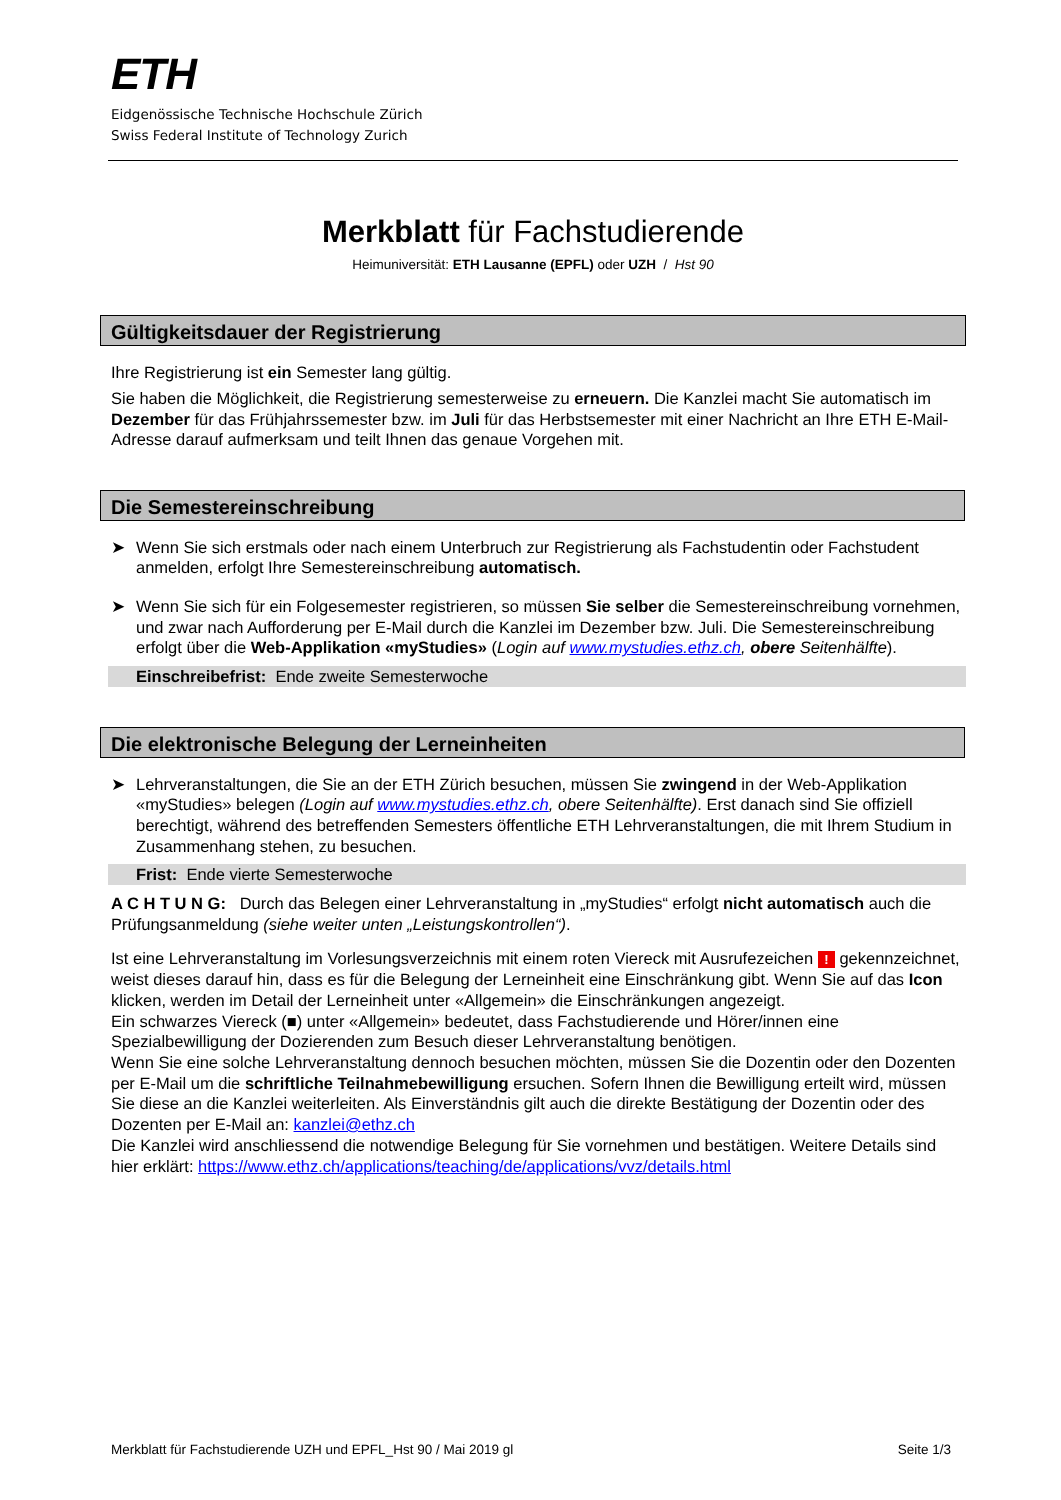ETH
Eidgenössische Technische Hochschule Zürich
Swiss Federal Institute of Technology Zurich
Merkblatt für Fachstudierende
Heimuniversität: ETH Lausanne (EPFL) oder UZH / Hst 90
Gültigkeitsdauer der Registrierung
Ihre Registrierung ist ein Semester lang gültig.
Sie haben die Möglichkeit, die Registrierung semesterweise zu erneuern. Die Kanzlei macht Sie automatisch im Dezember für das Frühjahrssemester bzw. im Juli für das Herbstsemester mit einer Nachricht an Ihre ETH E-Mail-Adresse darauf aufmerksam und teilt Ihnen das genaue Vorgehen mit.
Die Semestereinschreibung
➤ Wenn Sie sich erstmals oder nach einem Unterbruch zur Registrierung als Fachstudentin oder Fachstudent anmelden, erfolgt Ihre Semestereinschreibung automatisch.
➤ Wenn Sie sich für ein Folgesemester registrieren, so müssen Sie selber die Semestereinschreibung vornehmen, und zwar nach Aufforderung per E-Mail durch die Kanzlei im Dezember bzw. Juli. Die Semestereinschreibung erfolgt über die Web-Applikation «myStudies» (Login auf www.mystudies.ethz.ch, obere Seitenhälfte).
Einschreibefrist: Ende zweite Semesterwoche
Die elektronische Belegung der Lerneinheiten
➤ Lehrveranstaltungen, die Sie an der ETH Zürich besuchen, müssen Sie zwingend in der Web-Applikation «myStudies» belegen (Login auf www.mystudies.ethz.ch, obere Seitenhälfte). Erst danach sind Sie offiziell berechtigt, während des betreffenden Semesters öffentliche ETH Lehrveranstaltungen, die mit Ihrem Studium in Zusammenhang stehen, zu besuchen.
Frist: Ende vierte Semesterwoche
A C H T U N G: Durch das Belegen einer Lehrveranstaltung in „myStudies“ erfolgt nicht automatisch auch die Prüfungsanmeldung (siehe weiter unten „Leistungskontrollen“).
Ist eine Lehrveranstaltung im Vorlesungsverzeichnis mit einem roten Viereck mit Ausrufezeichen ! gekennzeichnet, weist dieses darauf hin, dass es für die Belegung der Lerneinheit eine Einschränkung gibt. Wenn Sie auf das Icon klicken, werden im Detail der Lerneinheit unter «Allgemein» die Einschränkungen angezeigt.
Ein schwarzes Viereck (■) unter «Allgemein» bedeutet, dass Fachstudierende und Hörer/innen eine Spezialbewilligung der Dozierenden zum Besuch dieser Lehrveranstaltung benötigen.
Wenn Sie eine solche Lehrveranstaltung dennoch besuchen möchten, müssen Sie die Dozentin oder den Dozenten per E-Mail um die schriftliche Teilnahmebewilligung ersuchen. Sofern Ihnen die Bewilligung erteilt wird, müssen Sie diese an die Kanzlei weiterleiten. Als Einverständnis gilt auch die direkte Bestätigung der Dozentin oder des Dozenten per E-Mail an: kanzlei@ethz.ch
Die Kanzlei wird anschliessend die notwendige Belegung für Sie vornehmen und bestätigen. Weitere Details sind hier erklärt: https://www.ethz.ch/applications/teaching/de/applications/vvz/details.html
Merkblatt für Fachstudierende UZH und EPFL_Hst 90 / Mai 2019 gl Seite 1/3